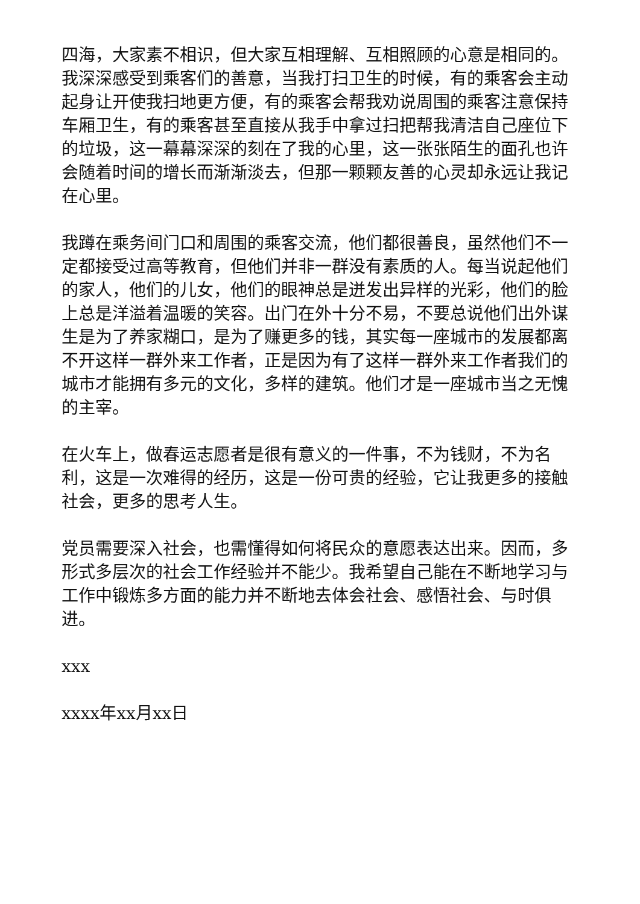四海，大家素不相识，但大家互相理解、互相照顾的心意是相同的。我深深感受到乘客们的善意，当我打扫卫生的时候，有的乘客会主动起身让开使我扫地更方便，有的乘客会帮我劝说周围的乘客注意保持车厢卫生，有的乘客甚至直接从我手中拿过扫把帮我清洁自己座位下的垃圾，这一幕幕深深的刻在了我的心里，这一张张陌生的面孔也许会随着时间的增长而渐渐淡去，但那一颗颗友善的心灵却永远让我记在心里。
我蹲在乘务间门口和周围的乘客交流，他们都很善良，虽然他们不一定都接受过高等教育，但他们并非一群没有素质的人。每当说起他们的家人，他们的儿女，他们的眼神总是迸发出异样的光彩，他们的脸上总是洋溢着温暖的笑容。出门在外十分不易，不要总说他们出外谋生是为了养家糊口，是为了赚更多的钱，其实每一座城市的发展都离不开这样一群外来工作者，正是因为有了这样一群外来工作者我们的城市才能拥有多元的文化，多样的建筑。他们才是一座城市当之无愧的主宰。
在火车上，做春运志愿者是很有意义的一件事，不为钱财，不为名利，这是一次难得的经历，这是一份可贵的经验，它让我更多的接触社会，更多的思考人生。
党员需要深入社会，也需懂得如何将民众的意愿表达出来。因而，多形式多层次的社会工作经验并不能少。我希望自己能在不断地学习与工作中锻炼多方面的能力并不断地去体会社会、感悟社会、与时俱进。
xxx
xxxx年xx月xx日